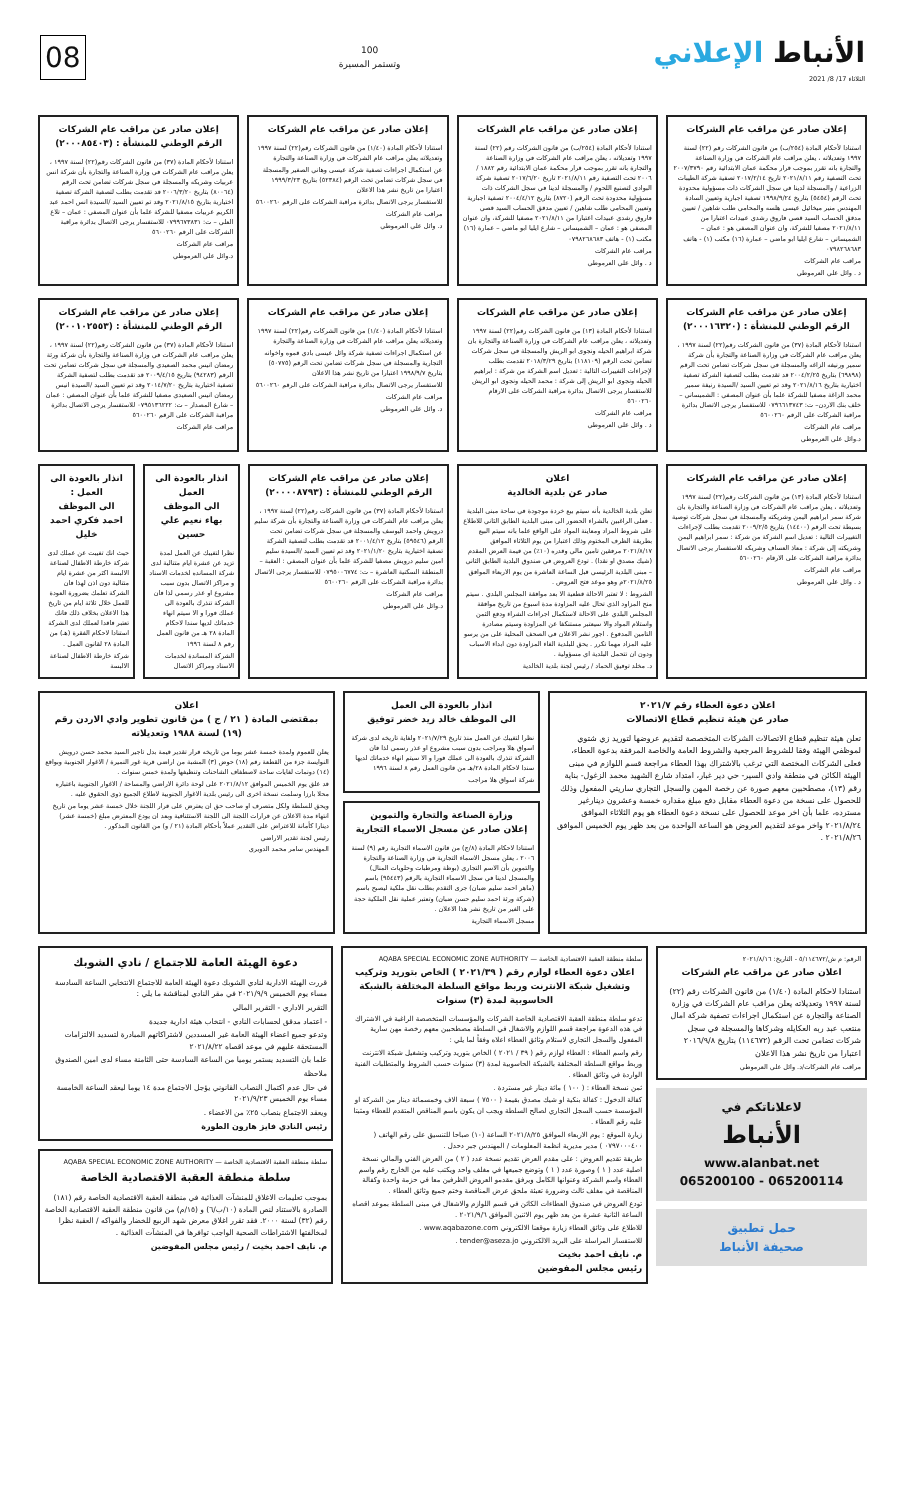الأنباط الإعلاني
الثلاثاء 17/ 8/ 2021
100
وتستمر المسيرة
08
إعلان صادر عن مراقب عام الشركات
استنادا لأحكام المادة (٢٥٤/ب) من قانون الشركات رقم (٢٢) لسنة ١٩٩٧ وتعديلاته ، يعلن مراقب عام الشركات في وزارة الصناعة والتجارة بانه تقرر بموجب قرار محكمة عمان الابتدائية رقم ٢٠٠٧/٣٧٩٠ تحت التصفية رقم ٢٠٢١/٨/١١ تاريخ ٢٠١٧/٢/١٤ تصفية شركة الطيبات الزراعية / والمسجلة لدينا في سجل الشركات ذات مسؤولية محدودة تحت الرقم (٥٤٥٤) بتاريخ ١٩٩٨/٩/٢٤ تصفية اجبارية وتعيين السادة المهندس منير ميخائيل عيسى هلسه والمحامي طلب شاهين / تعيين مدقق الحساب السيد قصي فاروق رشدي عبيدات اعتبارا من ٢٠٢١/٨/١١ مصفيا للشركة، وان عنوان المصفي هو : عمان – الشميساني – شارع ايليا ابو ماضي – عمارة (١٦) مكتب (١) - هاتف ٠٧٩٨٢٦٨٦٨٣
مراقب عام الشركات
د . وائل علي العرموطي
إعلان صادر عن مراقب عام الشركات
استنادا لأحكام المادة (٢٥٤/ب) من قانون الشركات رقم (٢٢) لسنة ١٩٩٧ وتعديلاته ، يعلن مراقب عام الشركات في وزارة الصناعة والتجارة بانه تقرر بموجب قرار محكمة عمان الابتدائية رقم ١٨٨٢ /٢٠٠٦ تحت التصفية رقم ٢٠٢١/٨/١١ تاريخ ٢٠١٧/٦/٢٠ تصفية شركة البوادي لتصنيع اللحوم / والمسجلة لدينا في سجل الشركات ذات مسؤولية محدودة تحت الرقم (٨٧٢٠) بتاريخ ٢٠٠٤/٤/١٢ تصفية اجبارية وتعيين المحامي طلب شاهين / تعيين مدقق الحساب السيد قصي فاروق رشدي عبيدات اعتبارا من ٢٠٢١/٨/١١ مصفيا للشركة، وان عنوان المصفي هو : عمان – الشميساني – شارع ايليا ابو ماضي – عمارة (١٦) مكتب (١) - هاتف ٠٧٩٨٢٦٨٦٨٣
مراقب عام الشركات
د . وائل علي العرموطي
إعلان صادر عن مراقب عام الشركات
استنادا لأحكام المادة (١/٤٠) من قانون الشركات رقم(٢٢) لسنة ١٩٩٧ وتعديلاته يعلن مراقب عام الشركات في وزارة الصناعة والتجارة
عن استكمال اجراءات تصفية شركة عيسى وهاني الصغير والمسجلة في سجل شركات تضامن تحت الرقم (٥٢٣٨٤) بتاريخ ١٩٩٩/٣/٢٣ اعتبارا من تاريخ نشر هذا الاعلان
للاستفسار يرجى الاتصال بدائرة مراقبة الشركات على الرقم ٥٦٠٠٢٦٠
مراقب عام الشركات
د. وائل علي العرموطي
إعلان صادر عن مراقب عام الشركات
الرقم الوطني للمنشأة : (٢٠٠٠٨٥٤٠٣)
استنادا لأحكام المادة (٣٧) من قانون الشركات رقم(٢٢) لسنة ١٩٩٧ ، يعلن مراقب عام الشركات في وزارة الصناعة والتجارة بأن شركة انس عربيات وشريكه والمسجلة في سجل شركات تضامن تحت الرقم (٨٠٠٦٤) بتاريخ ٢٠٠٦/٣/٢٠ قد تقدمت بطلب لتصفية الشركة تصفية اختيارية بتاريخ ٢٠٢١/٨/١٥ وقد تم تعيين السيد /السيدة انس احمد عبد الكريم عربيات مصفيا للشركة علما بأن عنوان المصفي : عمان – تلاع العلي – ت: ٠٧٩٩٦٧٣٨٣١ للاستفسار يرجى الاتصال بدائرة مراقبة الشركات على الرقم ٥٦٠٠٢٦٠
مراقب عام الشركات
د.وائل علي العرموطي
إعلان صادر عن مراقب عام الشركات
الرقم الوطني للمنشأة : (٢٠٠٠١٦٣٢٠)
استنادا لأحكام المادة (٣٧) من قانون الشركات رقم(٢٢) لسنة ١٩٩٧ ، يعلن مراقب عام الشركات في وزارة الصناعة والتجارة بأن شركة سمير ورنيفه الزاغه والمسجلة في سجل شركات تضامن تحت الرقم (٦٩٨٩٨) بتاريخ ٢٠٠٤/٢/٢٥ قد تقدمت بطلب لتصفية الشركة تصفية اختيارية بتاريخ ٢٠٢١/٨/١٦ وقد تم تعيين السيد /السيدة رنيفة سمير محمد الزاغة مصفيا للشركة علما بأن عنوان المصفي : الشميساني – خلف بنك الاردن– ت: ٠٧٩٦٦١٣٧٤٣ للاستفسار يرجى الاتصال بدائرة مراقبة الشركات على الرقم ٥٦٠٠٢٦٠
مراقب عام الشركات
د.وائل علي العرموطي
إعلان صادر عن مراقب عام الشركات
استنادا لأحكام المادة (١٣) من قانون الشركات رقم(٢٢) لسنة ١٩٩٧ وتعديلاته ، يعلن مراقب عام الشركات في وزارة الصناعة والتجارة بان شركة ابراهيم الحيله ونجوى ابو الريش والمسجلة في سجل شركات تضامن تحت الرقم (١١٨١٠٩) بتاريخ ٢٠١٨/٣/٢٩ تقدمت بطلب لإجراءات التغييرات التالية : تعديل اسم الشركة من شركة : ابراهيم الحيله ونجوى ابو الريش إلى شركة : محمد الحيله ونجوى ابو الريش للاستفسار يرجى الاتصال بدائرة مراقبة الشركات على الارقام ٥٦٠٠٢٦٠
مراقب عام الشركات
د . وائل علي العرموطي
إعلان صادر عن مراقب عام الشركات
استنادا لأحكام المادة (١/٤٠) من قانون الشركات رقم(٢٢) لسنة ١٩٩٧ وتعديلاته يعلن مراقب عام الشركات في وزارة الصناعة والتجارة
عن استكمال اجراءات تصفية شركة وائل عيسى بادي قموه واخوانه التجارية والمسجلة في سجل شركات تضامن تحت الرقم (٥٠٧٧٥) بتاريخ ١٩٩٨/٩/٧ اعتبارا من تاريخ نشر هذا الاعلان
للاستفسار يرجى الاتصال بدائرة مراقبة الشركات على الرقم ٥٦٠٠٢٦٠
مراقب عام الشركات
د. وائل علي العرموطي
إعلان صادر عن مراقب عام الشركات
الرقم الوطني للمنشأة : (٢٠٠١٠٢٥٥٣)
استنادا لأحكام المادة (٣٧) من قانون الشركات رقم(٢٢) لسنة ١٩٩٧ ، يعلن مراقب عام الشركات في وزارة الصناعة والتجارة بأن شركة ورثة رمضان انيس محمد الصعيدي والمسجلة في سجل شركات تضامن تحت الرقم (٩٤٢٨٣) بتاريخ ٢٠٠٩/٤/١٥ قد تقدمت بطلب لتصفية الشركة تصفية اختيارية بتاريخ ٢٠١٤/٧/٢٠ وقد تم تعيين السيد /السيدة انيس رمضان انيس الصعيدي مصفيا للشركة علما بأن عنوان المصفي : عمان – شارع المصدار – ت: ٠٧٩٥١٣٦٢٢٢ للاستفسار يرجى الاتصال بدائرة مراقبة الشركات على الرقم ٥٦٠٠٢٦٠
مراقب عام الشركات
إعلان صادر عن مراقب عام الشركات
استنادا لأحكام المادة (١٣) من قانون الشركات رقم(٢٢) لسنة ١٩٩٧ وتعديلاته ، يعلن مراقب عام الشركات في وزارة الصناعة والتجارة بان شركة سمر ابراهيم اليمن وشريكته والمسجلة في سجل شركات توصية بسيطة تحت الرقم (١٤٤٠٠) بتاريخ ٢٠٠٩/٢/٥ تقدمت بطلب لإجراءات التغييرات التالية : تعديل اسم الشركة من شركة : سمر ابراهيم اليمن وشريكته إلى شركة : معاذ العساف وشريكه للاستفسار يرجى الاتصال بدائرة مراقبة الشركات على الارقام ٥٦٠٠٢٦٠
مراقب عام الشركات
د . وائل علي العرموطي
اعلان
صادر عن بلدية الخالدية
تعلن بلدية الخالدية بأنه سيتم بيع خردة موجودة في ساحة مبنى البلدية . فعلى الراغبين بالشراء الحضور الى مبنى البلدية الطابق الثاني للاطلاع على شروط المزاد ومعاينة المواد على الواقع علما بانه سيتم البيع بطريقة الظرف المختوم وذلك اعتبارا من يوم الثلاثاء الموافق ٢٠٢١/٨/١٧ مرفقين تامين مالي وقدره (١٠٪) من قيمة العرض المقدم (شيك مصدق او نقدا) . تودع العروض في صندوق البلدية الطابق الثاني – مبنى البلدية الرئيسي قبل الساعة العاشرة من يوم الاربعاء الموافق ٢٠٢١/٨/٢٥م وهو موعد فتح العروض .
الشروط : لا تعتبر الاحالة قطعية الا بعد موافقة المجلس البلدي . سيتم منح المزاود الذي تحال عليه المزاودة مدة اسبوع من تاريخ موافقة المجلس البلدي على الاحالة لاستكمال اجراءات الشراء ودفع الثمن واستلام المواد والا سيعتبر مستنكفا عن المزاودة وسيتم مصادرة التامين المدفوع . اجور نشر الاعلان في الصحف المحلية على من يرسو عليه المزاد مهما تكرر . يحق للبلدية الغاء المزاودة دون ابداء الاسباب ودون ان تتحمل البلدية اي مسؤولية .
د. مخلد توفيق الحماد / رئيس لجنة بلدية الخالدية
إعلان صادر عن مراقب عام الشركات
الرقم الوطني للمنشأة : (٢٠٠٠٠٨٧٩٣)
استنادا لأحكام المادة (٣٧) من قانون الشركات رقم(٢٢) لسنة ١٩٩٧ ، يعلن مراقب عام الشركات في وزارة الصناعة والتجارة بأن شركة سليم درويش واحمد اليوسف والمسجلة في سجل شركات تضامن تحت الرقم (٥٩٥٤٦) بتاريخ ٢٠٠١/٤/١٢ قد تقدمت بطلب لتصفية الشركة تصفية اختيارية بتاريخ ٢٠٢١/١/٢٠ وقد تم تعيين السيد /السيدة سليم امين سليم درويش مصفيا للشركة علما بأن عنوان المصفي : العقبة – المنطقة السكنية العاشرة – ت: ٠٧٩٥٠٠٦٧٧٤ للاستفسار يرجى الاتصال بدائرة مراقبة الشركات على الرقم ٥٦٠٠٢٦٠
مراقب عام الشركات
د.وائل علي العرموطي
انذار بالعودة الى العمل
الى الموظف
بهاء نعيم علي حسين
نظرا لتغيبك عن العمل لمدة تزيد عن عشرة ايام متتالية لدى شركة المسانده لخدمات الاسناد و مراكز الاتصال بدون سبب مشروع او عذر رسمي لذا فان الشركة تنذرك بالعودة الى عملك فورا و الا سيتم انهاء خدماتك لديها سندا لاحكام المادة ٢٨ هـ من قانون العمل رقم ٨ لسنة ١٩٩٦
الشركة المساندة لخدمات الاسناد ومراكز الاتصال
انذار بالعودة الى العمل :
الى الموظف
احمد فكري احمد خليل
حيث انك تغيبت عن عملك لدى شركة خارطة الاطفال لصناعة الالبسة اكثر من عشرة ايام متتالية دون اذن لهذا فان الشركة تعلمك بضرورة العودة للعمل خلال ثلاثة ايام من تاريخ هذا الاعلان بخلاف ذلك فانك تعتبر فاقدا لعملك لدى الشركة استنادا لاحكام الفقرة (هـ) من المادة ٢٨ لقانون العمل .
شركة خارطة الاطفال لصناعة الالبسة
اعلان دعوة العطاء رقم ٢٠٢١/٧
صادر عن هيئة تنظيم قطاع الاتصالات
تعلن هيئة تنظيم قطاع الاتصالات الشركات المتخصصة لتقديم عروضها لتوريد زي شتوي لموظفي الهيئة وفقا للشروط المرجعية والشروط العامة والخاصة المرفقة بدعوة العطاء، فعلى الشركات المختصة التي ترغب بالاشتراك بهذا العطاء مراجعة قسم اللوازم في مبنى الهيئة الكائن في منطقة وادي السير- حي دير غبار، امتداد شارع الشهيد محمد الزغول- بناية رقم (١٣)، مصطحبين معهم صورة عن رخصة المهن والسجل التجاري ساريتي المفعول وذلك للحصول على نسخة من دعوة العطاء مقابل دفع مبلغ مقداره خمسة وعشرون دينارغير مسترده، علما بأن اخر موعد للحصول على نسخة دعوة العطاء هو يوم الثلاثاء الموافق ٢٠٢١/٨/٢٤ واخر موعد لتقديم العروض هو الساعة الواحدة من بعد ظهر يوم الخميس الموافق ٢٠٢١/٨/٢٦ .
انذار بالعودة الى العمل
الى الموظف خالد زيد خضر توفيق
نظرا لتغيبك عن العمل منذ تاريخ ٢٠٢١/٧/٢٩ ولغاية تاريخه لدى شركة اسواق هلا ومراجب بدون سبب مشروع او عذر رسمي لذا فان الشركة تنذرك بالعودة الى عملك فورا و الا سيتم انهاء خدماتك لديها سندا لاحكام المادة ٢٨/هـ من قانون العمل رقم ٨ لسنة ١٩٩٦
شركة اسواق هلا مراجب
وزارة الصناعة والتجارة والتموين
إعلان صادر عن مسجل الاسماء التجارية
استنادا لاحكام المادة (٨/ج) من قانون الاسماء التجارية رقم (٩) لسنة ٢٠٠٦ ، يعلن مسجل الاسماء التجارية في وزارة الصناعة والتجارة والتموين بأن الاسم التجاري (بوظة ومرطبات وحلويات المنال) والمسجل لدينا في سجل الاسماء التجارية بالرقم (٩٥٤٤٣) باسم (ماهر احمد سليم ضبان) جرى التقدم بطلب نقل ملكية ليصبح باسم (شركة ورثة احمد سليم حسن ضبان) وتعتبر عملية نقل الملكية حجة على الغير من تاريخ نشر هذا الاعلان .
مسجل الاسماء التجارية
اعلان
بمقتضى المادة ( ٢١ / ج ) من قانون تطوير وادي الاردن رقم (١٩) لسنة ١٩٨٨ وتعديلاته
يعلن للعموم ولمدة خمسة عشر يوما من تاريخه قرار تقدير قيمة بدل تاجير السيد محمد حسن درويش النوايسة جزء من القطعة رقم (١٨) حوض (٣) المشبة من اراضي قرية غور النميرة / الاغوار الجنوبية وبواقع (١٤) دونمات لغايات ساحة لاصطفاف الشاحنات وتنظيفها ولمدة خمس سنوات .
قد علق يوم الخميس الموافق ٢٠٢١/٨/١٢ على لوحة دائرة الاراضي والمساحة / الاغوار الجنوبية باعتباره محلا بارزا وسلمت نسخة اخرى الى رئيس بلدية الاغوار الجنوبية لاطلاع الجميع ذوي الحقوق عليه .
ويحق للسلطة ولكل متصرف او صاحب حق ان يعترض على قرار اللجنة خلال خمسة عشر يوما من تاريخ انتهاء مدة الاعلان عن قرارات اللجنة الى اللجنة الاستئنافية وبعد ان يودع المعترض مبلغ (خمسة عشر) دينارا كأمانة للاعتراض على التقدير عملاً بأحكام المادة (٢١ / و) من القانون المذكور .
رئيس لجنة تقدير الاراضي
المهندس سامر محمد الدويري
الرقم: م ش/٥/١١٤٦٧٢ - التاريخ: ٢٠٢١/٨/١٦
اعلان صادر عن مراقب عام الشركات
استنادا لاحكام المادة (١/٤٠) من قانون الشركات رقم (٢٢) لسنة ١٩٩٧ وتعديلاته يعلن مراقب عام الشركات في وزارة الصناعة والتجارة عن استكمال اجراءات تصفية شركة امال منتعب عبد ربه العكايله وشركاها والمسجلة في سجل شركات تضامن تحت الرقم (١١٤٦٧٢) بتاريخ ٢٠١٦/٩/٨ اعتبارا من تاريخ نشر هذا الاعلان
مراقب عام الشركات/د. وائل علي العرموطي
لاعلاناتكم في
الأنباط
www.alanbat.net
065200114 - 065200100
حمل تطبيق
صحيفة الأنباط
سلطة منطقة العقبة الاقتصادية الخاصة — AQABA SPECIAL ECONOMIC ZONE AUTHORITY
اعلان دعوة العطاء لوازم رقم ( ٢٠٢١/٣٩ ) الخاص بتوريد وتركيب وتشغيل شبكة الانترنت وربط مواقع السلطة المختلفة بالشبكة الحاسوبية لمدة (٣) سنوات
تدعو سلطة منطقة العقبة الاقتصادية الخاصة الشركات والمؤسسات المتخصصة الراغبة في الاشتراك في هذه الدعوة مراجعة قسم اللوازم والاشغال في السلطة مصطحبين معهم رخصة مهن سارية المفعول والسجل التجاري لاستلام وثائق العطاء اعلاه وفقاً لما يلي :
رقم واسم العطاء : العطاء لوازم رقم ( ٣٩ / ٢٠٢١ ) الخاص بتوريد وتركيب وتشغيل شبكة الانترنت وربط مواقع السلطة المختلفة بالشبكة الحاسوبية لمدة (٣) سنوات حسب الشروط والمتطلبات الفنية الواردة في وثائق العطاء .
ثمن نسخة العطاء : ( ١٠٠ ) مائة دينار غير مستردة .
كفالة الدخول : كفالة بنكية او شيك مصدق بقيمة ( ٧٥٠٠ ) سبعة الاف وخمسمائة دينار من الشركة او المؤسسة حسب السجل التجاري لصالح السلطة ويجب ان يكون باسم المناقص المتقدم للعطاء ومثبتا عليه رقم العطاء .
زيارة الموقع : يوم الاربعاء الموافق ٢٠٢١/٨/٢٥ الساعة (١٠) صباحا للتنسيق على رقم الهاتف ( ٠٧٩٧٠٠٠٤٠٠ ) مدير مديرية انظمة المعلومات / المهندس جبر دحدل .
طريقة تقديم العروض : على مقدم العرض تقديم نسخة عدد ( ٢ ) من العرض الفني والمالي نسخة اصلية عدد ( ١ ) وصورة عدد ( ١ ) وتوضع جميعها في مغلف واحد ويكتب عليه من الخارج رقم واسم العطاء واسم الشركة وعنوانها الكامل ويرفق مقدمو العروض الظرفين معا في حزمة واحدة وكفالة المناقصة في مغلف ثالث وضرورة تعبئة ملحق عرض المناقصة وختم جميع وثائق العطاء .
تودع العروض في صندوق العطاءات الكائن في قسم اللوازم والاشغال في مبنى السلطة بموعد اقصاه الساعة الثانية عشرة من بعد ظهر يوم الاثنين الموافق ٢٠٢١/٩/٦ .
للاطلاع على وثائق العطاء زيارة موقعنا الالكتروني www.aqabazone.com .
للاستفسار المراسلة على البريد الالكتروني tender@aseza.jo .
م. نايف احمد بخيت
رئيس مجلس المفوضين
دعوة الهيئة العامة للاجتماع / نادي الشوبك
قررت الهيئة الادارية لنادي الشوبك دعوة الهيئة العامة للاجتماع الانتخابي الساعة السادسة مساء يوم الخميس ٢٠٢١/٩/٩ في مقر النادي لمناقشة ما يلي :
التقرير الاداري - التقرير المالي
- اعتماد مدقق لحسابات النادي - انتخاب هيئة ادارية جديدة
وتدعو جميع اعضاء الهيئة العامة غير المسددين لاشتراكاتهم المبادرة لتسديد الالتزامات المستحقة عليهم في موعد اقصاه ٢٠٢١/٨/٢٢
علما بان التسديد يستمر يوميا من الساعة السادسة حتى الثامنة مساء لدى امين الصندوق
ملاحظة
في حال عدم اكتمال النصاب القانوني يؤجل الاجتماع مدة ١٤ يوما ليعقد الساعة الخامسة مساء يوم الخميس ٢٠٢١/٩/٢٣
ويعقد الاجتماع بنصاب ٢٥٪ من الاعضاء .
رئيس النادي فايز هارون الطورة
سلطة منطقة العقبة الاقتصادية الخاصة — AQABA SPECIAL ECONOMIC ZONE AUTHORITY
سلطة منطقة العقبة الاقتصادية الخاصة
بموجب تعليمات الاغلاق للمنشآت الغذائية في منطقة العقبة الاقتصادية الخاصة رقم (١٨١) الصادرة بالاستناد لنص المادة (١٠/ب/٦) و (١٥/م) من قانون منطقة العقبة الاقتصادية الخاصة رقم (٣٢) لسنة ٢٠٠٠. فقد تقرر اغلاق معرض شهد الربيع للخضار والفواكه / العقبة نظرا لمخالفتها الاشتراطات الصحية الواجب توافرها في المنشآت الغذائية .
م. نايف احمد بخيت / رئيس مجلس المفوضين